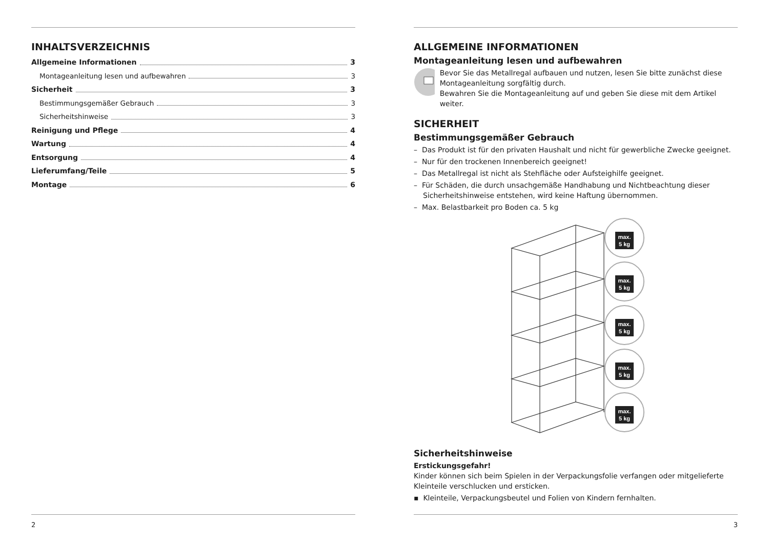INHALTSVERZEICHNIS
Allgemeine Informationen 3
Montageanleitung lesen und aufbewahren 3
Sicherheit 3
Bestimmungsgemäßer Gebrauch 3
Sicherheitshinweise 3
Reinigung und Pflege 4
Wartung 4
Entsorgung 4
Lieferumfang/Teile 5
Montage 6
2
ALLGEMEINE INFORMATIONEN
Montageanleitung lesen und aufbewahren
Bevor Sie das Metallregal aufbauen und nutzen, lesen Sie bitte zunächst diese Montageanleitung sorgfältig durch.
Bewahren Sie die Montageanleitung auf und geben Sie diese mit dem Artikel weiter.
SICHERHEIT
Bestimmungsgemäßer Gebrauch
– Das Produkt ist für den privaten Haushalt und nicht für gewerbliche Zwecke geeignet.
– Nur für den trockenen Innenbereich geeignet!
– Das Metallregal ist nicht als Stehfläche oder Aufsteighilfe geeignet.
– Für Schäden, die durch unsachgemäße Handhabung und Nichtbeachtung dieser Sicherheitshinweise entstehen, wird keine Haftung übernommen.
– Max. Belastbarkeit pro Boden ca. 5 kg
max.
5 kg
max.
5 kg
max.
5 kg
max.
5 kg
max.
5 kg
Sicherheitshinweise
Erstickungsgefahr!
Kinder können sich beim Spielen in der Verpackungsfolie verfangen oder mitgelieferte Kleinteile verschlucken und ersticken.
▪ Kleinteile, Verpackungsbeutel und Folien von Kindern fernhalten.
3